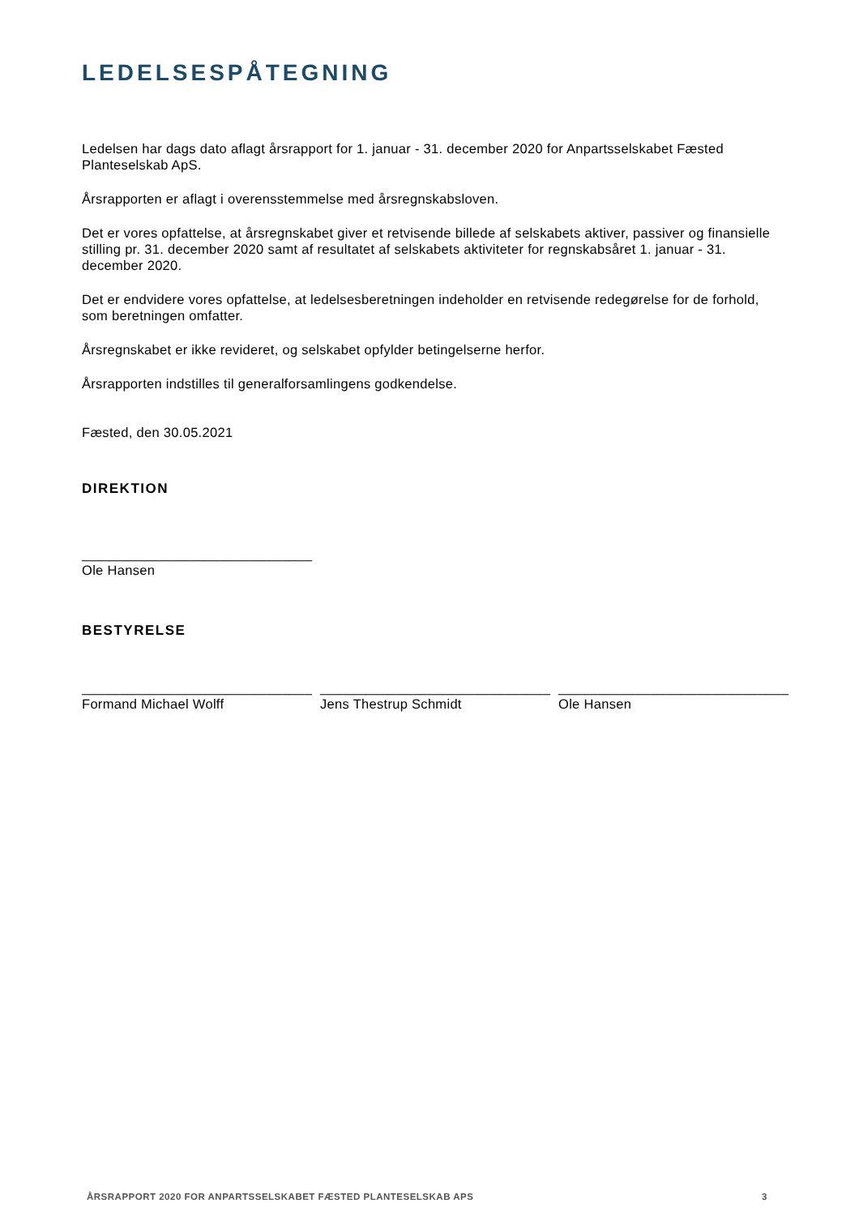LEDELSESPÅTEGNING
Ledelsen har dags dato aflagt årsrapport for 1. januar - 31. december 2020 for Anpartsselskabet Fæsted Planteselskab ApS.
Årsrapporten er aflagt i overensstemmelse med årsregnskabsloven.
Det er vores opfattelse, at årsregnskabet giver et retvisende billede af selskabets aktiver, passiver og finansielle stilling pr. 31. december 2020 samt af resultatet af selskabets aktiviteter for regnskabsåret 1. januar - 31. december 2020.
Det er endvidere vores opfattelse, at ledelsesberetningen indeholder en retvisende redegørelse for de forhold, som beretningen omfatter.
Årsregnskabet er ikke revideret, og selskabet opfylder betingelserne herfor.
Årsrapporten indstilles til generalforsamlingens godkendelse.
Fæsted, den 30.05.2021
DIREKTION
______________________________
Ole Hansen
BESTYRELSE
______________________________
Formand Michael Wolff
______________________________
Jens Thestrup Schmidt
______________________________
Ole Hansen
ÅRSRAPPORT 2020 FOR ANPARTSSELSKABET FÆSTED PLANTESELSKAB APS 3